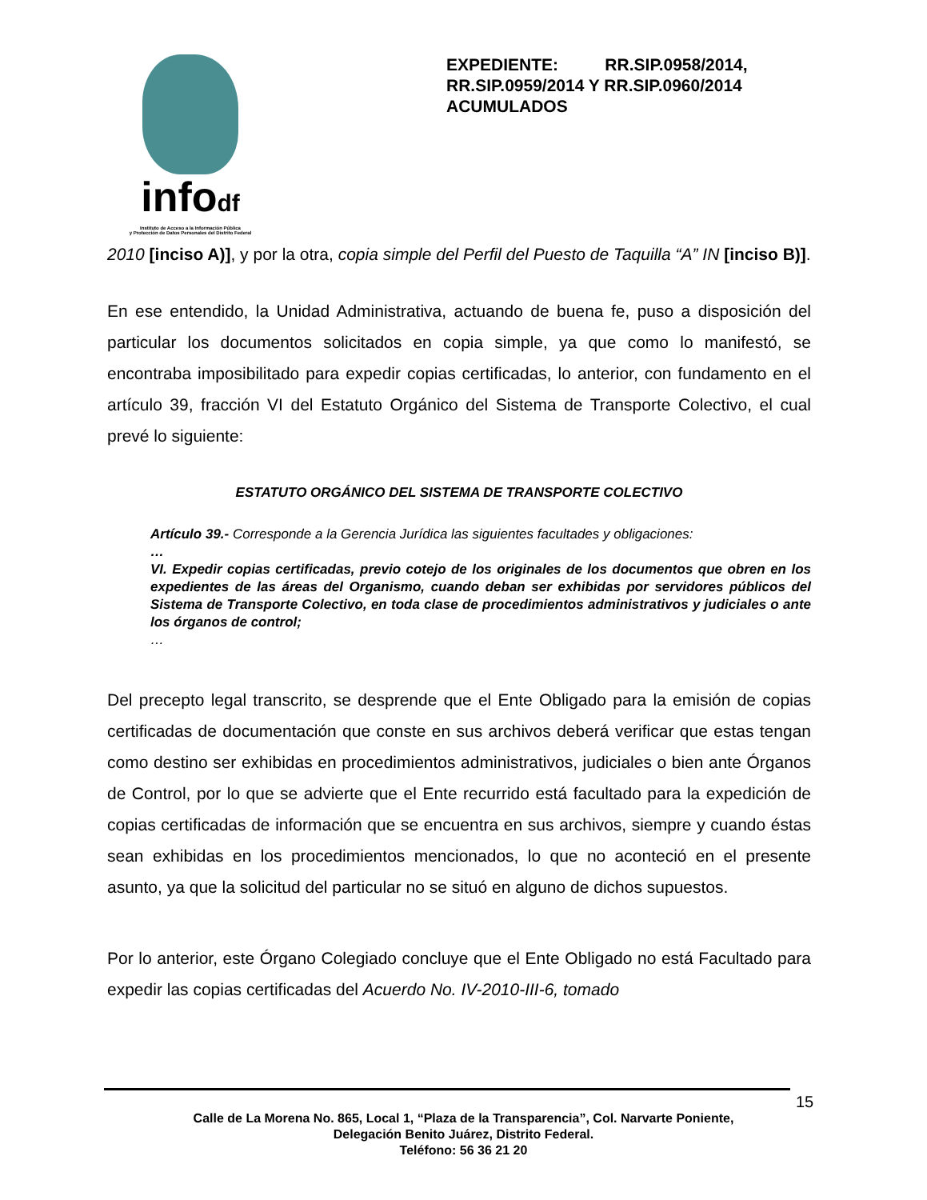infodf
Instituto de Acceso a la Información Pública
y Protección de Datos Personales del Distrito Federal
EXPEDIENTE: RR.SIP.0958/2014, RR.SIP.0959/2014 Y RR.SIP.0960/2014 ACUMULADOS
2010 [inciso A)], y por la otra, copia simple del Perfil del Puesto de Taquilla “A” IN [inciso B)].
En ese entendido, la Unidad Administrativa, actuando de buena fe, puso a disposición del particular los documentos solicitados en copia simple, ya que como lo manifestó, se encontraba imposibilitado para expedir copias certificadas, lo anterior, con fundamento en el artículo 39, fracción VI del Estatuto Orgánico del Sistema de Transporte Colectivo, el cual prevé lo siguiente:
ESTATUTO ORGÁNICO DEL SISTEMA DE TRANSPORTE COLECTIVO
Artículo 39.- Corresponde a la Gerencia Jurídica las siguientes facultades y obligaciones:
…
VI. Expedir copias certificadas, previo cotejo de los originales de los documentos que obren en los expedientes de las áreas del Organismo, cuando deban ser exhibidas por servidores públicos del Sistema de Transporte Colectivo, en toda clase de procedimientos administrativos y judiciales o ante los órganos de control;
…
Del precepto legal transcrito, se desprende que el Ente Obligado para la emisión de copias certificadas de documentación que conste en sus archivos deberá verificar que estas tengan como destino ser exhibidas en procedimientos administrativos, judiciales o bien ante Órganos de Control, por lo que se advierte que el Ente recurrido está facultado para la expedición de copias certificadas de información que se encuentra en sus archivos, siempre y cuando éstas sean exhibidas en los procedimientos mencionados, lo que no aconteció en el presente asunto, ya que la solicitud del particular no se situó en alguno de dichos supuestos.
Por lo anterior, este Órgano Colegiado concluye que el Ente Obligado no está Facultado para expedir las copias certificadas del Acuerdo No. IV-2010-III-6, tomado
15
Calle de La Morena No. 865, Local 1, “Plaza de la Transparencia”, Col. Narvarte Poniente,
Delegación Benito Juárez, Distrito Federal.
Teléfono: 56 36 21 20